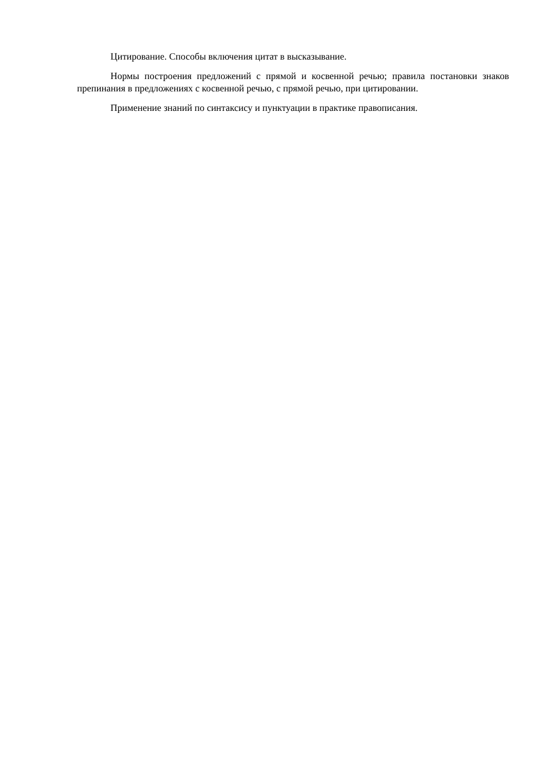Цитирование. Способы включения цитат в высказывание.
Нормы построения предложений с прямой и косвенной речью; правила постановки знаков препинания в предложениях с косвенной речью, с прямой речью, при цитировании.
Применение знаний по синтаксису и пунктуации в практике правописания.